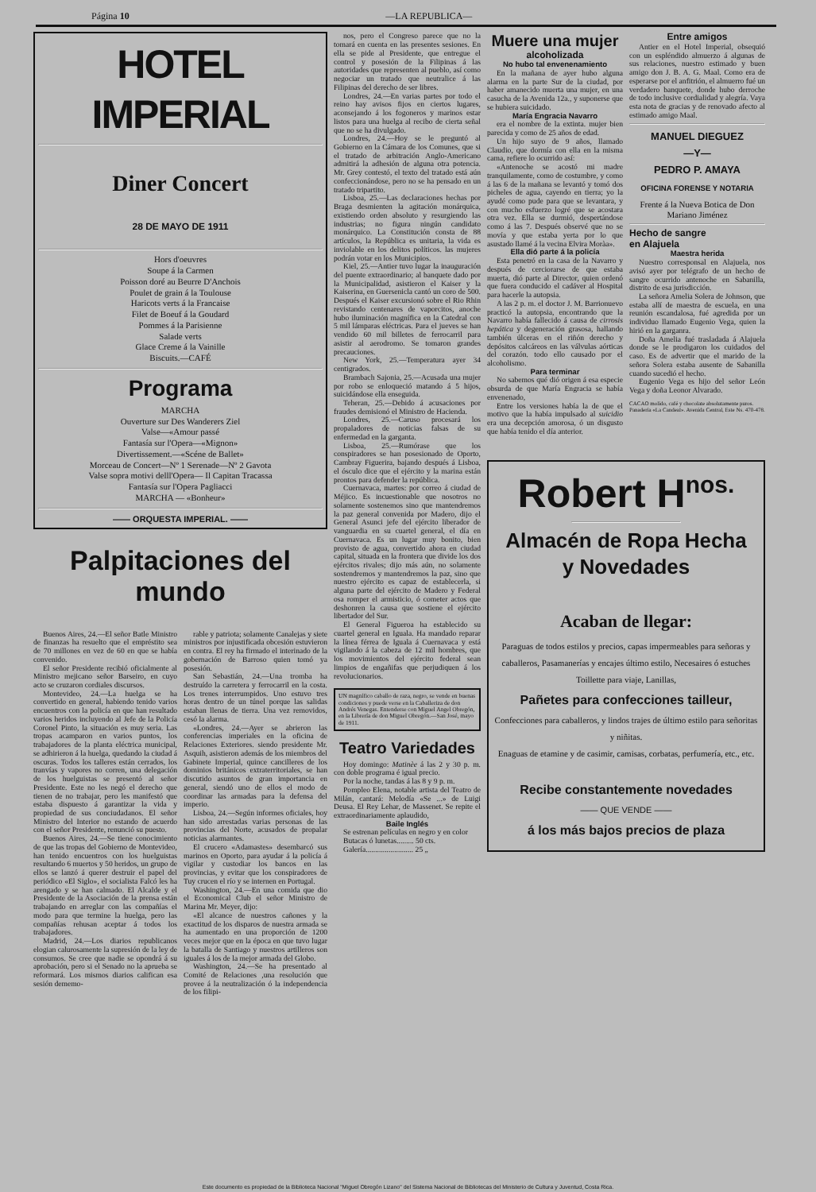Página 10 —LA REPUBLICA—
HOTEL IMPERIAL
Diner Concert
28 DE MAYO DE 1911
Hors d'oeuvres
Soupe á la Carmen
Poisson doré au Beurre D'Anchois
Poulet de grain á la Toulouse
Haricots verts á la Francaise
Filet de Boeuf á la Goudard
Pommes á la Parisienne
Salade verts
Glace Creme á la Vainille
Biscuits.—CAFÉ
Programa
MARCHA
Ouverture sur Des Wanderers Ziel
Valse—«Amour passé
Fantasía sur l'Opera—«Mignon»
Divertissement.—«Scéne de Ballet»
Morceau de Concert—Nº 1 Serenade—Nº 2 Gavota
Valse sopra motivi delll'Opera— Il Capitan Tracassa
Fantasía sur l'Opera Pagliacci
MARCHA — «Bonheur»
—— ORQUESTA IMPERIAL. ——
Palpitaciones del mundo
Buenos Aires, 24.—El señor Batle Ministro de finanzas ha resuelto que el empréstito sea de 70 millones en vez de 60 en que se había convenido.
El señor Presidente recibió oficialmente al Ministro mejicano señor Barseiro, en cuyo acto se cruzaron cordiales discursos.
Montevideo, 24.—La huelga se ha convertido en general, habiendo tenido varios encuentros con la policía en que han resultado varios heridos incluyendo al Jefe de la Policía Coronel Pinto, la situación es muy seria. Las tropas acamparon en varios puntos, los trabajadores de la planta eléctrica municipal, se adhirieron á la huelga, quedando la ciudad á oscuras. Todos los talleres están cerrados, los tranvías y vapores no corren, una delegación de los huelguistas se presentó al señor Presidente. Este no les negó el derecho que tienen de no trabajar, pero les manifestó que estaba dispuesto á garantizar la vida y propiedad de sus conciudadanos. El señor Ministro del Interior no estando de acuerdo con el señor Presidente, renunció su puesto.
Buenos Aires, 24.—Se tiene conocimiento de que las tropas del Gobierno de Montevideo, han tenido encuentros con los huelguistas resultando 6 muertos y 50 heridos, un grupo de ellos se lanzó á querer destruir el papel del periódico «El Siglo», el socialista Falcó les ha arengado y se han calmado. El Alcalde y el Presidente de la Asociación de la prensa están trabajando en arreglar con las compañías el modo para que termine la huelga, pero las compañías rehusan aceptar á todos los trabajadores.
Madrid, 24.—Los diarios republicanos elogian calurosamente la supresión de la ley de consumos. Se cree que nadie se opondrá á su aprobación, pero si el Senado no la aprueba se reformará. Los mismos diarios califican esa sesión dememo-
rable y patriota; solamente Canalejas y siete ministros por injustificada obcesión estuvieron en contra. El rey ha firmado el interinado de la gobernación de Barroso quien tomó ya posesión.
San Sebastián, 24.—Una tromba ha destruído la carretera y ferrocarril en la costa. Los trenes interrumpidos. Uno estuvo tres horas dentro de un túnel porque las salidas estaban llenas de tierra. Una vez removidos, cesó la alarma.
«Londres, 24.—Ayer se abrieron las conferencias imperiales en la oficina de Relaciones Exteriores. siendo presidente Mr. Asquih, asistieron además de los miembros del Gabinete Imperial, quince cancilleres de los dominios británicos extraterritoriales, se han discutido asuntos de gran importancia en general, siendó uno de ellos el modo de coordinar las armadas para la defensa del imperio.
Lisboa, 24.—Según informes oficiales, hoy han sido arrestadas varias personas de las provincias del Norte, acusados de propalar noticias alarmantes.
El crucero «Adamastes» desembarcó sus marinos en Oporto, para ayudar á la policía á vigilar y custodiar los bancos en las provincias, y evitar que los conspiradores de Tuy crucen el río y se internen en Portugal.
Washington, 24.—En una comida que dio el Economical Club el señor Ministro de Marina Mr. Meyer, dijo:
«El alcance de nuestros cañones y la exactitud de los disparos de nuestra armada se ha aumentado en una proporción de 1200 veces mejor que en la época en que tuvo lugar la batalla de Santiago y nuestros artilleros son iguales á los de la mejor armada del Globo.
Washington, 24.—Se ha presentado al Comité de Relaciones ,una resolución que provee á la neutralización ó la independencia de los filipi-
nos, pero el Congreso parece que no la tomará en cuenta en las presentes sesiones. En ella se pide al Presidente, que entregue el control y posesión de la Filipinas á las autoridades que representen al pueblo, así como negociar un tratado que neutralice á las Filipinas del derecho de ser libres.
Londres, 24.—En varias partes por todo el reino hay avisos fijos en ciertos lugares, aconsejando á los fogoneros y marinos estar listos para una huelga al recibo de cierta señal que no se ha divulgado.
Londres, 24.—Hoy se le preguntó al Gobierno en la Cámara de los Comunes, que si el tratado de arbitración Anglo-Americano admitirá la adhesión de alguna otra potencia. Mr. Grey contestó, el texto del tratado está aún confeccionándose, pero no se ha pensado en un tratado tripartito.
Lisboa, 25.—Las declaraciones hechas por Braga desmienten la agitación monárquica, existiendo orden absoluto y resurgiendo las industrias; no figura ningún candidato monárquico. La Constitución consta de 88 artículos, la República es unitaria, la vida es inviolable en los delitos políticos. las mujeres podrán votar en los Municipios.
Kiel, 25.—Antier tuvo lugar la inauguración del puente extraordinario; al banquete dado por la Municipalidad, asistieron el Kaiser y la Kaiserina, en Guersenicla cantó un coro de 500. Después el Kaiser excursionó sobre el Rio Rhin revistando centenares de vaporcitos, anoche hubo iluminación magnífica en la Catedral con 5 mil lámparas eléctricas. Para el jueves se han vendido 60 mil billetes de ferrocarril para asistir al aerodromo. Se tomaron grandes precauciones.
New York, 25.—Temperatura ayer 34 centigrados.
Brambach Sajonia, 25.—Acusada una mujer por robo se enloqueció matando á 5 hijos, suicidándose ella enseguida.
Teheran, 25.—Debido á acusaciones por fraudes demisionó el Ministro de Hacienda.
Londres, 25.—Caruso procesará los propaladores de noticias falsas de su enfermedad en la garganta.
Lisboa, 25.—Rumórase que los conspiradores se han posesionado de Oporto, Cambray Figuerira, bajando después á Lisboa, el ósculo dice que el ejército y la marina están prontos para defender la república.
Cuernavaca, martes: por correo á ciudad de Méjico. Es incuestionable que nosotros no solamente sostenemos sino que mantendremos la paz general convenida por Madero, dijo el General Asunci jefe del ejército liberador de vanguardia en su cuartel general, el día en Cuernavaca. Es un lugar muy bonito, bien provisto de agua, convertido ahora en ciudad capital, situada en la frontera que divide los dos ejércitos rivales; dijo más aún, no solamente sostendremos y mantendremos la paz, sino que nuestro ejército es capaz de establecerla, si alguna parte del ejército de Madero y Federal osa romper el armisticio, ó cometer actos que deshonren la causa que sostiene el ejército libertador del Sur.
El General Figueroa ha establecido su cuartel general en Iguala. Ha mandado reparar la línea férrea de Iguala á Cuernavaca y está vigilando á la cabeza de 12 mil hombres, que los movimientos del ejército federal sean limpios de engañifas que perjudiquen á los revolucionarios.
UN magnífico caballo de raza, negro, se vende en buenas condiciones y puede verse en la Caballeriza de don Andrés Venegas. Entenderse con Miguel Angel Obregón, en la Librería de don Miguel Obregón.—San José, mayo de 1911.
Teatro Variedades
Hoy domingo: Matinèe á las 2 y 30 p. m. con doble programa é igual precio.
Por la noche, tandas á las 8 y 9 p. m.
Pompleo Elena, notable artista del Teatro de Milán, cantará: Melodía «Se ...» de Luigi Deusa. El Rey Lehar, de Massenet. Se repite el extraordinariamente aplaudido,
Baile Inglés
Se estrenan películas en negro y en color
Butacas ó lunetas......... 50 cts.
Galería......................... 25 „
Muere una mujer
alcoholizada
No hubo tal envenenamiento
En la mañana de ayer hubo alguna alarma en la parte Sur de la ciudad, por haber amanecido muerta una mujer, en una casucha de la Avenida 12a., y suponerse que se hubiera suicidado.
María Engracia Navarro
era el nombre de la extinta. mujer bien parecida y como de 25 años de edad.
Un hijo suyo de 9 años, llamado Claudio, que dormía con ella en la misma cama, refiere lo ocurrido así:
«Antenoche se acostó mi madre tranquilamente, como de costumbre, y como á las 6 de la mañana se levantó y tomó dos picheles de agua, cayendo en tierra; yo la ayudé como pude para que se levantara, y con mucho esfuerzo logré que se acostara otra vez. Ella se durmió, despertándose como á las 7. Después observé que no se movía y que estaba yerta por lo que asustado llamé á la vecina Elvira Moràa».
Ella dió parte á la policía
Esta penetró en la casa de la Navarro y después de cerciorarse de que estaba muerta, dió parte al Director, quien ordenó que fuera conducido el cadáver al Hospital para hacerle la autopsia.
A las 2 p. m. el doctor J. M. Barrionuevo practicó la autopsia, encontrando que la Navarro había fallecido á causa de cirrosis hepática y degeneración grasosa, hallando también úlceras en el riñón derecho y depósitos calcáreos en las válvulas aórticas del corazón. todo ello causado por el alcoholismo.
Para terminar
No sabemos qué dió origen á esa especie obsurda de que María Engracia se había envenenado,
Entre los versiones había la de que el motivo que la había impulsado al suicidio era una decepción amorosa, ó un disgusto que había tenido el día anterior.
Entre amigos
Antier en el Hotel Imperial, obsequió con un espléndido almuerzo á algunas de sus relaciones, nuestro estimado y buen amigo don J. B. A. G. Maal. Como era de esperarse por el anfitrión, el almuerro fué un verdadero banquete, donde hubo derroche de todo inclusive cordialidad y alegría. Vaya esta nota de gracias y de renovado afecto al estimado amigo Maal.
MANUEL DIEGUEZ
—Y—
PEDRO P. AMAYA
OFICINA FORENSE Y NOTARIA
Frente á la Nueva Botica de Don Mariano Jiménez
Hecho de sangre
en Alajuela
Maestra herida
Nuestro corresponsal en Alajuela, nos avisó ayer por telégrafo de un hecho de sangre ocurrido antenoche en Sabanilla, distrito de esa jurisdicción.
La señora Amelia Solera de Johnson, que estaba allí de maestra de escuela, en una reunión escandalosa, fué agredida por un individuo llamado Eugenio Vega, quien la hirió en la garganra.
Doña Amelia fué trasladada á Alajuela donde se le prodigaron los cuidados del caso. Es de advertir que el marido de la señora Solera estaba ausente de Sabanilla cuando sucedió el hecho.
Eugenio Vega es hijo del señor León Vega y doña Leonor Alvarado.
CACAO molido, café y chocolate absolutamente puros. Panadería «La Candeal». Avenida Central, Este Ns. 470-478.
Robert H<sup>nos.</sup>
Almacén de Ropa Hecha
y Novedades
Acaban de llegar:
Paraguas de todos estilos y precios, capas impermeables para señoras y caballeros, Pasamanerías y encajes último estilo, Necesaires ó estuches Toillette para viaje, Lanillas,
Pañetes para confecciones tailleur,
Confecciones para caballeros, y lindos trajes de último estilo para señoritas y niñitas.
Enaguas de etamine y de casimir, camisas, corbatas, perfumería, etc., etc.
Recibe constantemente novedades
—— QUE VENDE ——
á los más bajos precios de plaza
Este documento es propiedad de la Biblioteca Nacional "Miguel Obregón Lizano" del Sistema Nacional de Bibliotecas del Ministerio de Cultura y Juventud, Costa Rica.